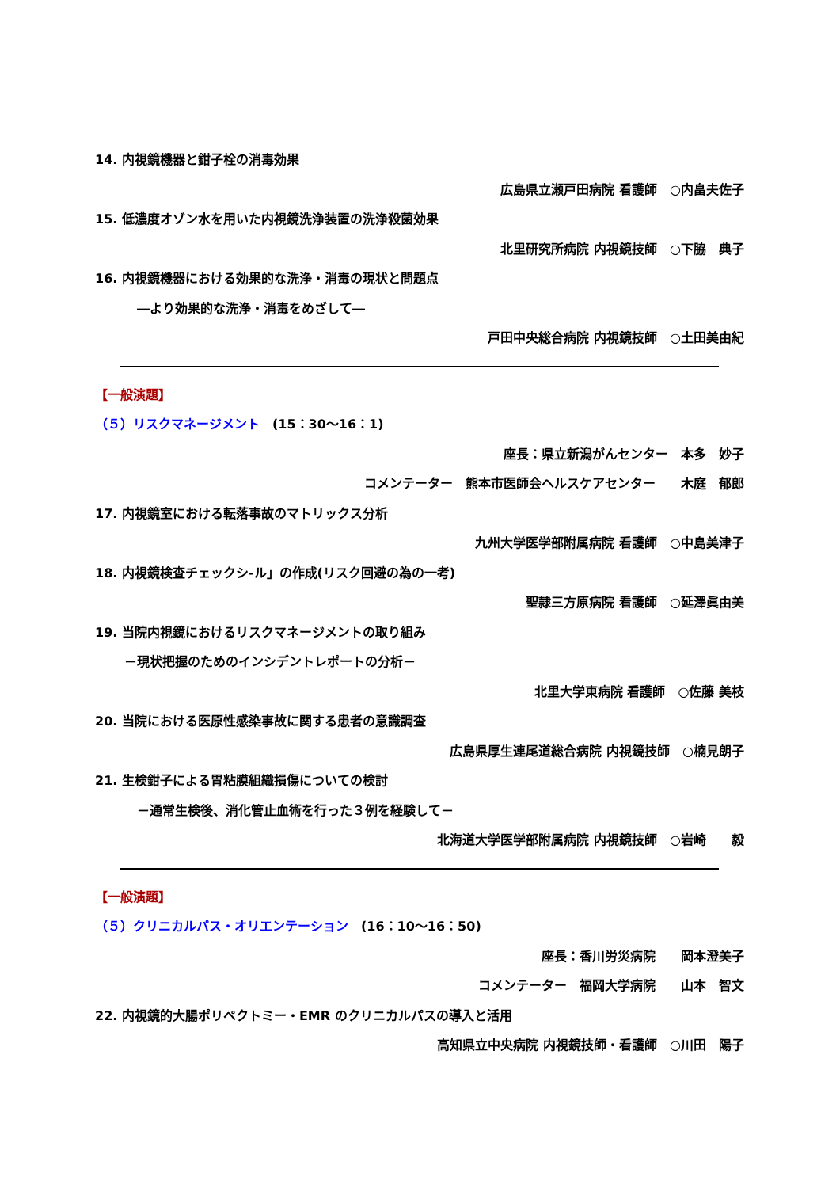14. 内視鏡機器と鉗子栓の消毒効果
広島県立瀬戸田病院 看護師　○内畠夫佐子
15. 低濃度オゾン水を用いた内視鏡洗浄装置の洗浄殺菌効果
北里研究所病院 内視鏡技師　○下脇　典子
16. 内視鏡機器における効果的な洗浄・消毒の現状と問題点
―より効果的な洗浄・消毒をめざして―
戸田中央総合病院 内視鏡技師　○土田美由紀
【一般演題】
（５）リスクマネージメント　(15：30～16：1)
座長：県立新潟がんセンター　本多　妙子
コメンテーター　熊本市医師会ヘルスケアセンター　　木庭　郁郎
17. 内視鏡室における転落事故のマトリックス分析
九州大学医学部附属病院 看護師　○中島美津子
18. 内視鏡検査チェックシ-ル」の作成(リスク回避の為の一考)
聖隷三方原病院 看護師　○延澤眞由美
19. 当院内視鏡におけるリスクマネージメントの取り組み
－現状把握のためのインシデントレポートの分析－
北里大学東病院 看護師　○佐藤 美枝
20. 当院における医原性感染事故に関する患者の意識調査
広島県厚生連尾道総合病院 内視鏡技師　○楠見朗子
21. 生検鉗子による胃粘膜組織損傷についての検討
－通常生検後、消化管止血術を行った３例を経験して－
北海道大学医学部附属病院 内視鏡技師　○岩崎　　毅
【一般演題】
（５）クリニカルパス・オリエンテーション　(16：10～16：50)
座長：香川労災病院　　岡本澄美子
コメンテーター　福岡大学病院　　山本　智文
22. 内視鏡的大腸ポリペクトミー・EMR のクリニカルパスの導入と活用
高知県立中央病院 内視鏡技師・看護師　○川田　陽子